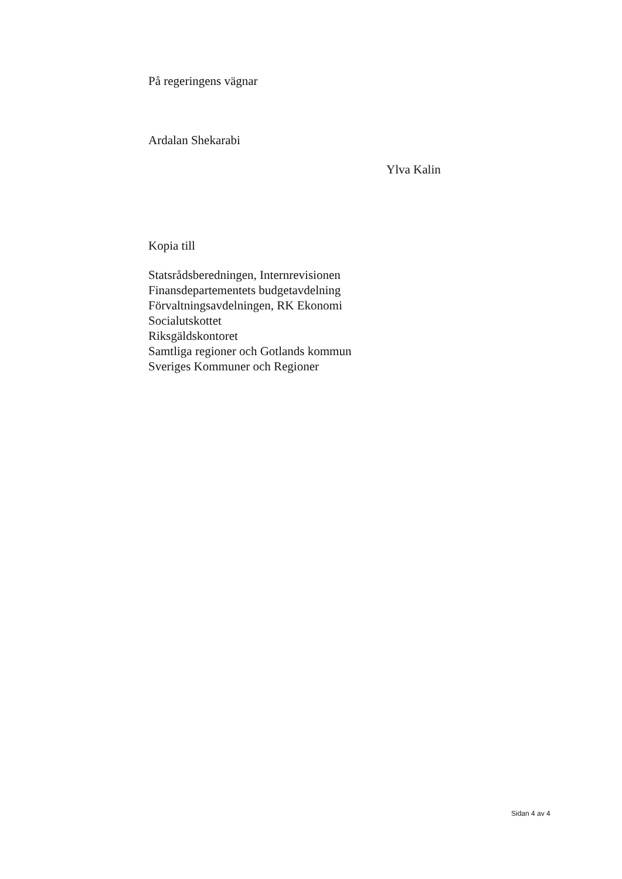På regeringens vägnar
Ardalan Shekarabi
Ylva Kalin
Kopia till
Statsrådsberedningen, Internrevisionen
Finansdepartementets budgetavdelning
Förvaltningsavdelningen, RK Ekonomi
Socialutskottet
Riksgäldskontoret
Samtliga regioner och Gotlands kommun
Sveriges Kommuner och Regioner
Sidan 4 av 4